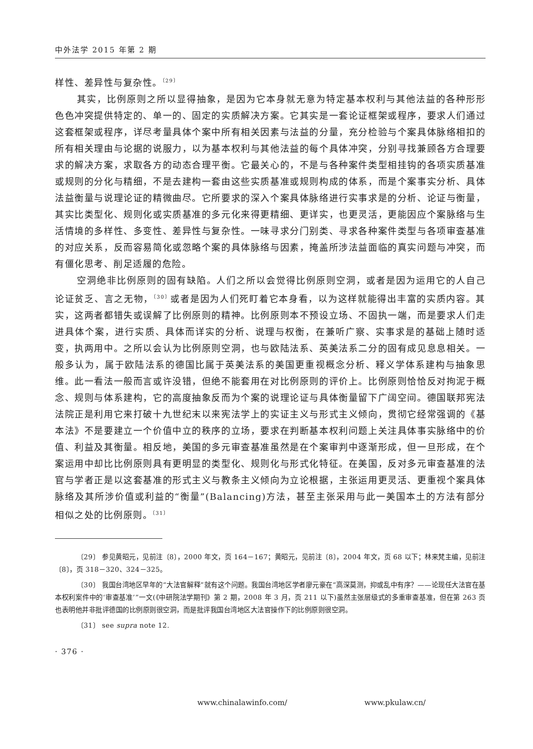中外法学 2015 年第 2 期
样性、差异性与复杂性。<sup>〔29〕</sup>
其实，比例原则之所以显得抽象，是因为它本身就无意为特定基本权利与其他法益的各种形形色色冲突提供特定的、单一的、固定的实质解决方案。它其实是一套论证框架或程序，要求人们通过这套框架或程序，详尽考量具体个案中所有相关因素与法益的分量，充分检验与个案具体脉络相扣的所有相关理由与论据的说服力，以为基本权利与其他法益的每个具体冲突，分别寻找兼顾各方合理要求的解决方案，求取各方的动态合理平衡。它最关心的，不是与各种案件类型相挂钩的各项实质基准或规则的分化与精细，不是去建构一套由这些实质基准或规则构成的体系，而是个案事实分析、具体法益衡量与说理论证的精微曲尽。它所要求的深入个案具体脉络进行实事求是的分析、论证与衡量，其实比类型化、规则化或实质基准的多元化来得更精细、更详实，也更灵活，更能因应个案脉络与生活情境的多样性、多变性、差异性与复杂性。一味寻求分门别类、寻求各种案件类型与各项审查基准的对应关系，反而容易简化或忽略个案的具体脉络与因素，掩盖所涉法益面临的真实问题与冲突，而有僵化思考、削足适履的危险。
空洞绝非比例原则的固有缺陷。人们之所以会觉得比例原则空洞，或者是因为运用它的人自己论证贫乏、言之无物，<sup>〔30〕</sup>或者是因为人们死盯着它本身看，以为这样就能得出丰富的实质内容。其实，这两者都错失或误解了比例原则的精神。比例原则本不预设立场、不固执一端，而是要求人们走进具体个案，进行实质、具体而详实的分析、说理与权衡，在兼听广察、实事求是的基础上随时适变，执两用中。之所以会认为比例原则空洞，也与欧陆法系、英美法系二分的固有成见息息相关。一般多认为，属于欧陆法系的德国比属于英美法系的美国更重视概念分析、释义学体系建构与抽象思维。此一看法一般而言或许没错，但绝不能套用在对比例原则的评价上。比例原则恰恰反对拘泥于概念、规则与体系建构，它的高度抽象反而为个案的说理论证与具体衡量留下广阔空间。德国联邦宪法法院正是利用它来打破十九世纪末以来宪法学上的实证主义与形式主义倾向，贯彻它经常强调的《基本法》不是要建立一个价值中立的秩序的立场，要求在判断基本权利问题上关注具体事实脉络中的价值、利益及其衡量。相反地，美国的多元审查基准虽然是在个案审判中逐渐形成，但一旦形成，在个案运用中却比比例原则具有更明显的类型化、规则化与形式化特征。在美国，反对多元审查基准的法官与学者正是以这套基准的形式主义与教条主义倾向为立论根据，主张运用更灵活、更重视个案具体脉络及其所涉价值或利益的“衡量”(Balancing)方法，甚至主张采用与此一美国本土的方法有部分相似之处的比例原则。<sup>〔31〕</sup>
〔29〕 参见黄昭元，见前注〔8〕，2000 年文，页 164－167；黄昭元，见前注〔8〕，2004 年文，页 68 以下；林来梵主编，见前注〔8〕，页 318－320、324－325。
〔30〕 我国台湾地区早年的“大法官解释”就有这个问题。我国台湾地区学者廖元豪在“高深莫测，抑或乱中有序？——论现任大法官在基本权利案件中的‘审查基准’”一文(《中研院法学期刊》第 2 期，2008 年 3 月，页 211 以下)虽然主张层级式的多重审查基准，但在第 263 页也表明他并非批评德国的比例原则很空洞，而是批评我国台湾地区大法官操作下的比例原则很空洞。
〔31〕 see supra note 12.
· 376 ·
www.chinalawinfo.com/ www.pkulaw.cn/